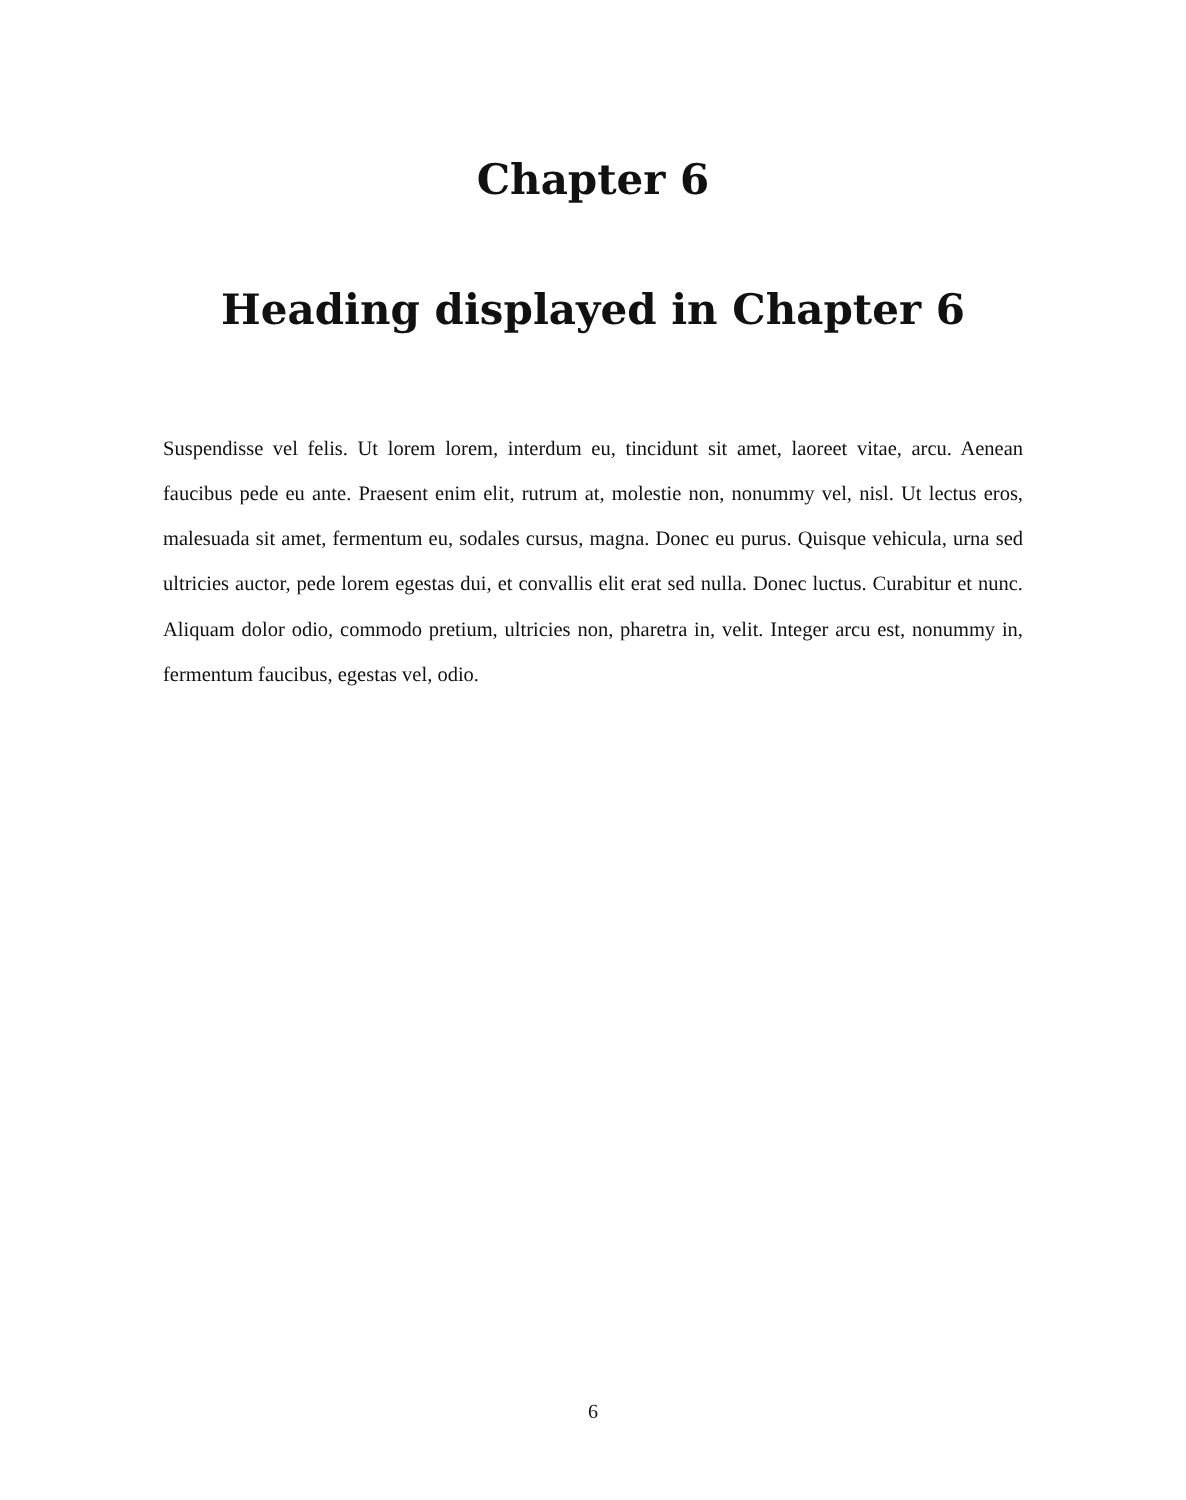Chapter 6
Heading displayed in Chapter 6
Suspendisse vel felis. Ut lorem lorem, interdum eu, tincidunt sit amet, laoreet vitae, arcu. Aenean faucibus pede eu ante. Praesent enim elit, rutrum at, molestie non, nonummy vel, nisl. Ut lectus eros, malesuada sit amet, fermentum eu, sodales cursus, magna. Donec eu purus. Quisque vehicula, urna sed ultricies auctor, pede lorem egestas dui, et convallis elit erat sed nulla. Donec luctus. Curabitur et nunc. Aliquam dolor odio, commodo pretium, ultricies non, pharetra in, velit. Integer arcu est, nonummy in, fermentum faucibus, egestas vel, odio.
6